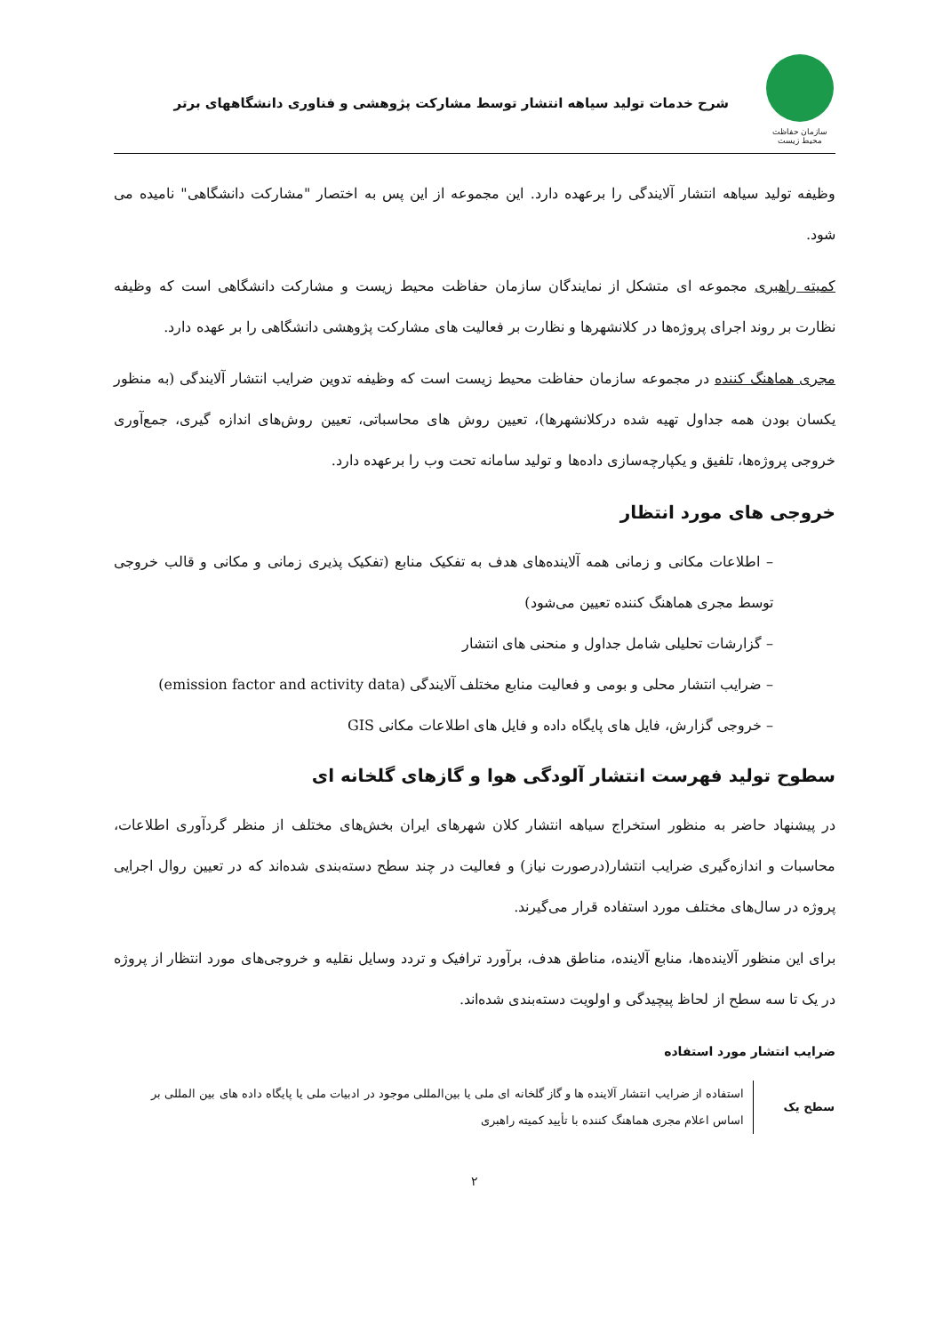سازمان حفاظت محیط زیست
شرح خدمات تولید سیاهه انتشار توسط مشارکت پژوهشی و فناوری دانشگاههای برتر
وظیفه تولید سیاهه انتشار آلایندگی را برعهده دارد. این مجموعه از این پس به اختصار "مشارکت دانشگاهی" نامیده می شود.
کمیته راهبری مجموعه ای متشکل از نمایندگان سازمان حفاظت محیط زیست و مشارکت دانشگاهی است که وظیفه نظارت بر روند اجرای پروژه‌ها در کلانشهرها و نظارت بر فعالیت های مشارکت پژوهشی دانشگاهی را بر عهده دارد.
مجری هماهنگ کننده در مجموعه سازمان حفاظت محیط زیست است که وظیفه تدوین ضرایب انتشار آلایندگی (به منظور یکسان بودن همه جداول تهیه شده درکلانشهرها)، تعیین روش های محاسباتی، تعیین روش‌های اندازه گیری، جمع‌آوری خروجی پروژه‌ها، تلفیق و یکپارچه‌سازی داده‌ها و تولید سامانه تحت وب را برعهده دارد.
خروجی های مورد انتظار
– اطلاعات مکانی و زمانی همه آلاینده‌های هدف به تفکیک منابع (تفکیک پذیری زمانی و مکانی و قالب خروجی توسط مجری هماهنگ کننده تعیین می‌شود)
– گزارشات تحلیلی شامل جداول و منحنی های انتشار
– ضرایب انتشار محلی و بومی و فعالیت منابع مختلف آلایندگی (emission factor and activity data)
– خروجی گزارش، فایل های پایگاه داده و فایل های اطلاعات مکانی GIS
سطوح تولید فهرست انتشار آلودگی هوا و گازهای گلخانه ای
در پیشنهاد حاضر به منظور استخراج سیاهه انتشار کلان شهرهای ایران بخش‌های مختلف از منظر گردآوری اطلاعات، محاسبات و اندازه‌گیری ضرایب انتشار(درصورت نیاز) و فعالیت در چند سطح دسته‌بندی شده‌اند که در تعیین روال اجرایی پروژه در سال‌های مختلف مورد استفاده قرار می‌گیرند.
برای این منظور آلاینده‌ها، منابع آلاینده، مناطق هدف، برآورد ترافیک و تردد وسایل نقلیه و خروجی‌های مورد انتظار از پروژه در یک تا سه سطح از لحاظ پیچیدگی و اولویت دسته‌بندی شده‌اند.
ضرایب انتشار مورد استفاده
| سطح یک | استفاده از ضرایب انتشار آلاینده ها و گاز گلخانه ای ملی یا بین‌المللی موجود در ادبیات ملی یا پایگاه داده های بین المللی بر اساس اعلام مجری هماهنگ کننده با تأیید کمیته راهبری |
۲